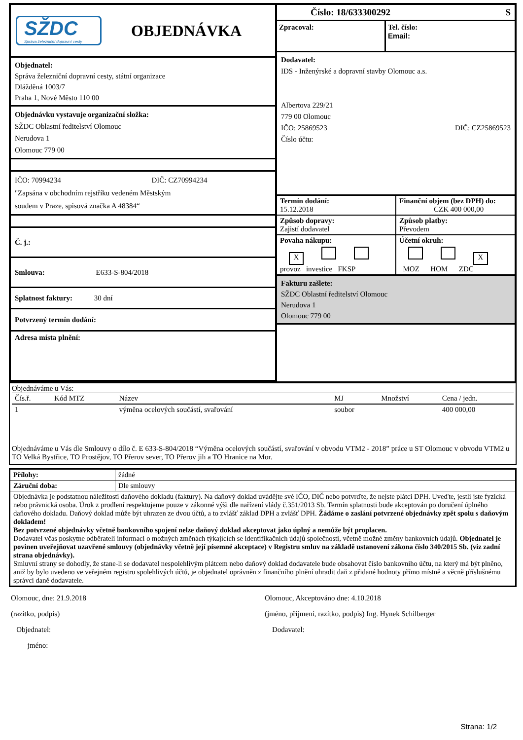SŽDC
Správa železniční dopravní cesty
OBJEDNÁVKA
Objednatel:
Správa železniční dopravní cesty, státní organizace
Dlážděná 1003/7
Praha 1, Nové Město 110 00
Objednávku vystavuje organizační složka:
SŽDC Oblastní ředitelství Olomouc
Nerudova 1
Olomouc 779 00
IČO: 70994234 DIČ: CZ70994234
"Zapsána v obchodním rejstříku vedeném Městským
soudem v Praze, spisová značka A 48384“
Č. j.:
Smlouva: E633-S-804/2018
Splatnost faktury: 30 dní
Potvrzený termín dodání:
Adresa místa plnění:
Číslo: 18/633300292 S
Zpracoval: Tel. číslo:
Email:
Dodavatel:
IDS - Inženýrské a dopravní stavby Olomouc a.s.
Albertova 229/21
779 00 Olomouc
IČO: 25869523 DIČ: CZ25869523
Číslo účtu:
| Termín dodání: 15.12.2018 | Finanční objem (bez DPH) do: CZK 400 000,00 |
| Způsob dopravy: Zajistí dodavatel | Způsob platby: Převodem |
| Povaha nákupu: X provoz investice FKSP | Účetní okruh: X MOZ HOM ZDC |
Fakturu zašlete:
SŽDC Oblastní ředitelství Olomouc
Nerudova 1
Olomouc 779 00
Objednáváme u Vás:
| Čís.ř. | Kód MTZ | Název | MJ | Množství | Cena / jedn. |
| --- | --- | --- | --- | --- | --- |
| 1 | | výměna ocelových součástí, svařování | soubor | | 400 000,00 |
Objednáváme u Vás dle Smlouvy o dílo č. E 633-S-804/2018 “Výměna ocelových součástí, svařování v obvodu VTM2 - 2018” práce u ST Olomouc v obvodu VTM2 u TO Velká Bystřice, TO Prostějov, TO Přerov sever, TO Přerov jih a TO Hranice na Mor.
| Přílohy: | žádné |
| Záruční doba: | Dle smlouvy |
| Objednávka je podstatnou náležitostí daňového dokladu (faktury). Na daňový doklad uvádějte své IČO, DIČ nebo potvrďte, že nejste plátci DPH. Uveďte, jestli jste fyzická nebo právnická osoba. Úrok z prodlení respektujeme pouze v zákonné výši dle nařízení vlády č.351/2013 Sb. Termín splatnosti bude akceptován po doručení úplného daňového dokladu. Daňový doklad může být uhrazen ze dvou účtů, a to zvlášť základ DPH a zvlášť DPH. Žádáme o zaslání potvrzené objednávky zpět spolu s daňovým dokladem! Bez potvrzené objednávky včetně bankovního spojení nelze daňový doklad akceptovat jako úplný a nemůže být proplacen. Dodavatel včas poskytne odběrateli informaci o možných změnách týkajících se identifikačních údajů společnosti, včetně možné změny bankovních údajů. Objednatel je povinen uveřejňovat uzavřené smlouvy (objednávky včetně její písemné akceptace) v Registru smluv na základě ustanovení zákona číslo 340/2015 Sb. (viz zadní strana objednávky). Smluvní strany se dohodly, že stane-li se dodavatel nespolehlivým plátcem nebo daňový doklad dodavatele bude obsahovat číslo bankovního účtu, na který má být plněno, aniž by bylo uvedeno ve veřejném registru spolehlivých účtů, je objednatel oprávněn z finančního plnění uhradit daň z přidané hodnoty přímo místně a věcně příslušnému správci daně dodavatele. | |
Olomouc, dne: 21.9.2018
(razítko, podpis)
Objednatel:
jméno:
Olomouc, Akceptováno dne: 4.10.2018
(jméno, příjmení, razítko, podpis) Ing. Hynek Schilberger
Dodavatel:
Strana: 1/2